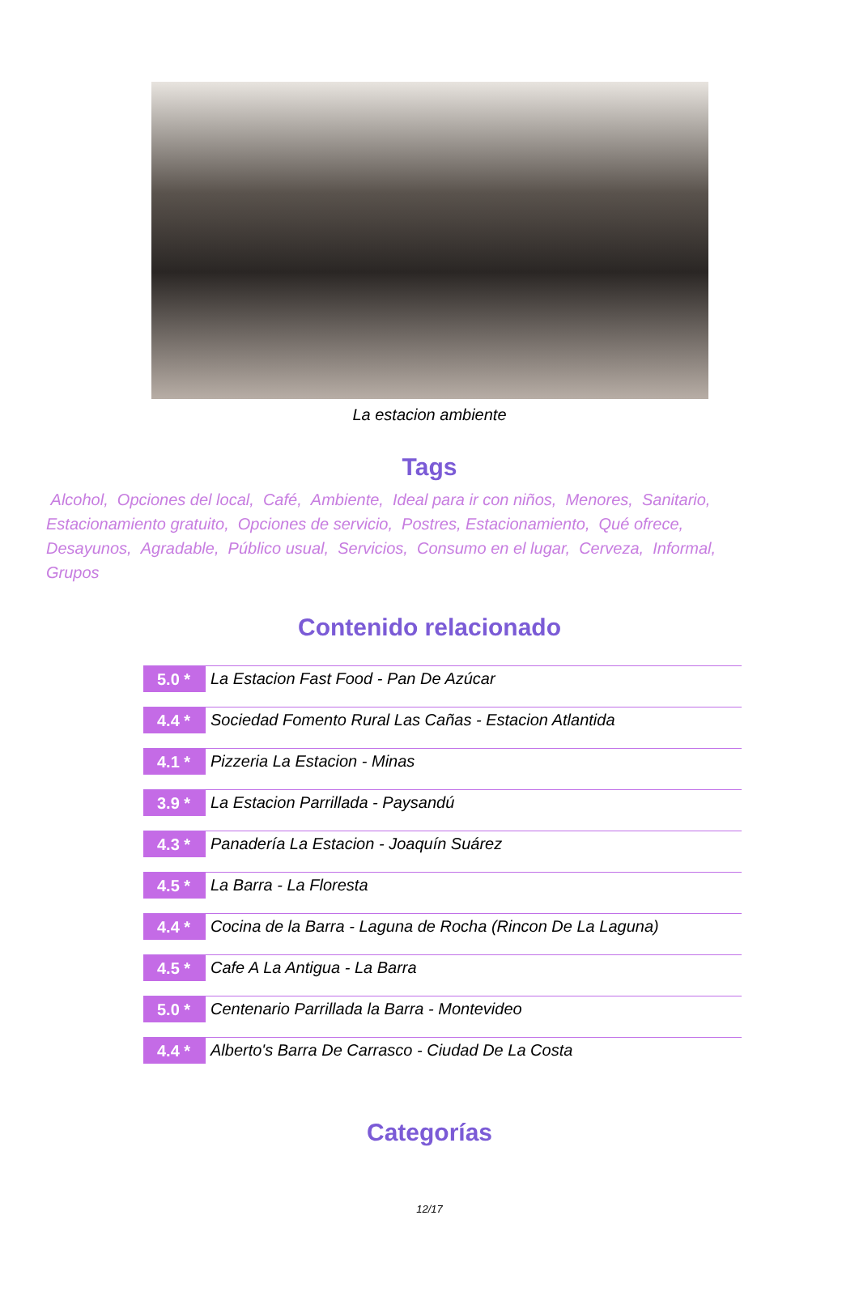La estacion ambiente
Tags
Alcohol, Opciones del local, Café, Ambiente, Ideal para ir con niños, Menores, Sanitario, Estacionamiento gratuito, Opciones de servicio, Postres, Estacionamiento, Qué ofrece, Desayunos, Agradable, Público usual, Servicios, Consumo en el lugar, Cerveza, Informal, Grupos
Contenido relacionado
5.0 *
La Estacion Fast Food - Pan De Azúcar
4.4 *
Sociedad Fomento Rural Las Cañas - Estacion Atlantida
4.1 *
Pizzeria La Estacion - Minas
3.9 *
La Estacion Parrillada - Paysandú
4.3 *
Panadería La Estacion - Joaquín Suárez
4.5 *
La Barra - La Floresta
4.4 *
Cocina de la Barra - Laguna de Rocha (Rincon De La Laguna)
4.5 *
Cafe A La Antigua - La Barra
5.0 *
Centenario Parrillada la Barra - Montevideo
4.4 *
Alberto's Barra De Carrasco - Ciudad De La Costa
Categorías
12/17